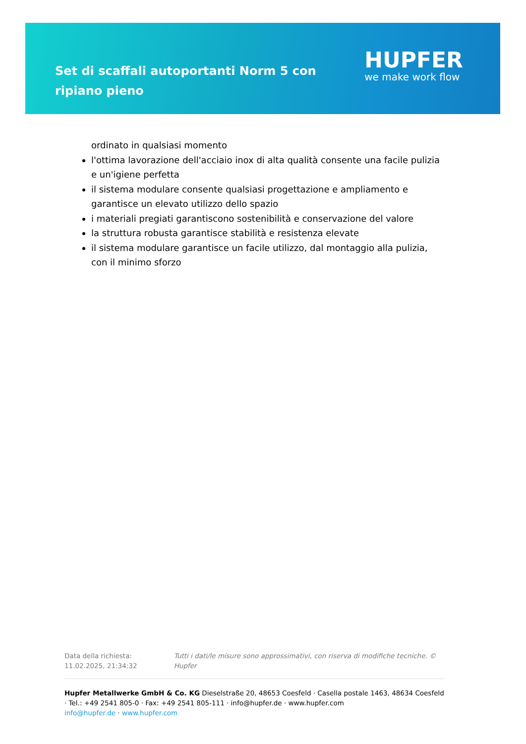Set di scaffali autoportanti Norm 5 con ripiano pieno
HUPFER
we make work flow
ordinato in qualsiasi momento
l'ottima lavorazione dell'acciaio inox di alta qualità consente una facile pulizia e un'igiene perfetta
il sistema modulare consente qualsiasi progettazione e ampliamento e garantisce un elevato utilizzo dello spazio
i materiali pregiati garantiscono sostenibilità e conservazione del valore
la struttura robusta garantisce stabilità e resistenza elevate
il sistema modulare garantisce un facile utilizzo, dal montaggio alla pulizia, con il minimo sforzo
Data della richiesta: 11.02.2025, 21:34:32 Tutti i dati/le misure sono approssimativi, con riserva di modifiche tecniche. © Hupfer
Hupfer Metallwerke GmbH & Co. KG Dieselstraße 20, 48653 Coesfeld · Casella postale 1463, 48634 Coesfeld · Tel.: +49 2541 805-0 · Fax: +49 2541 805-111 · info@hupfer.de · www.hupfer.com
info@hupfer.de · www.hupfer.com